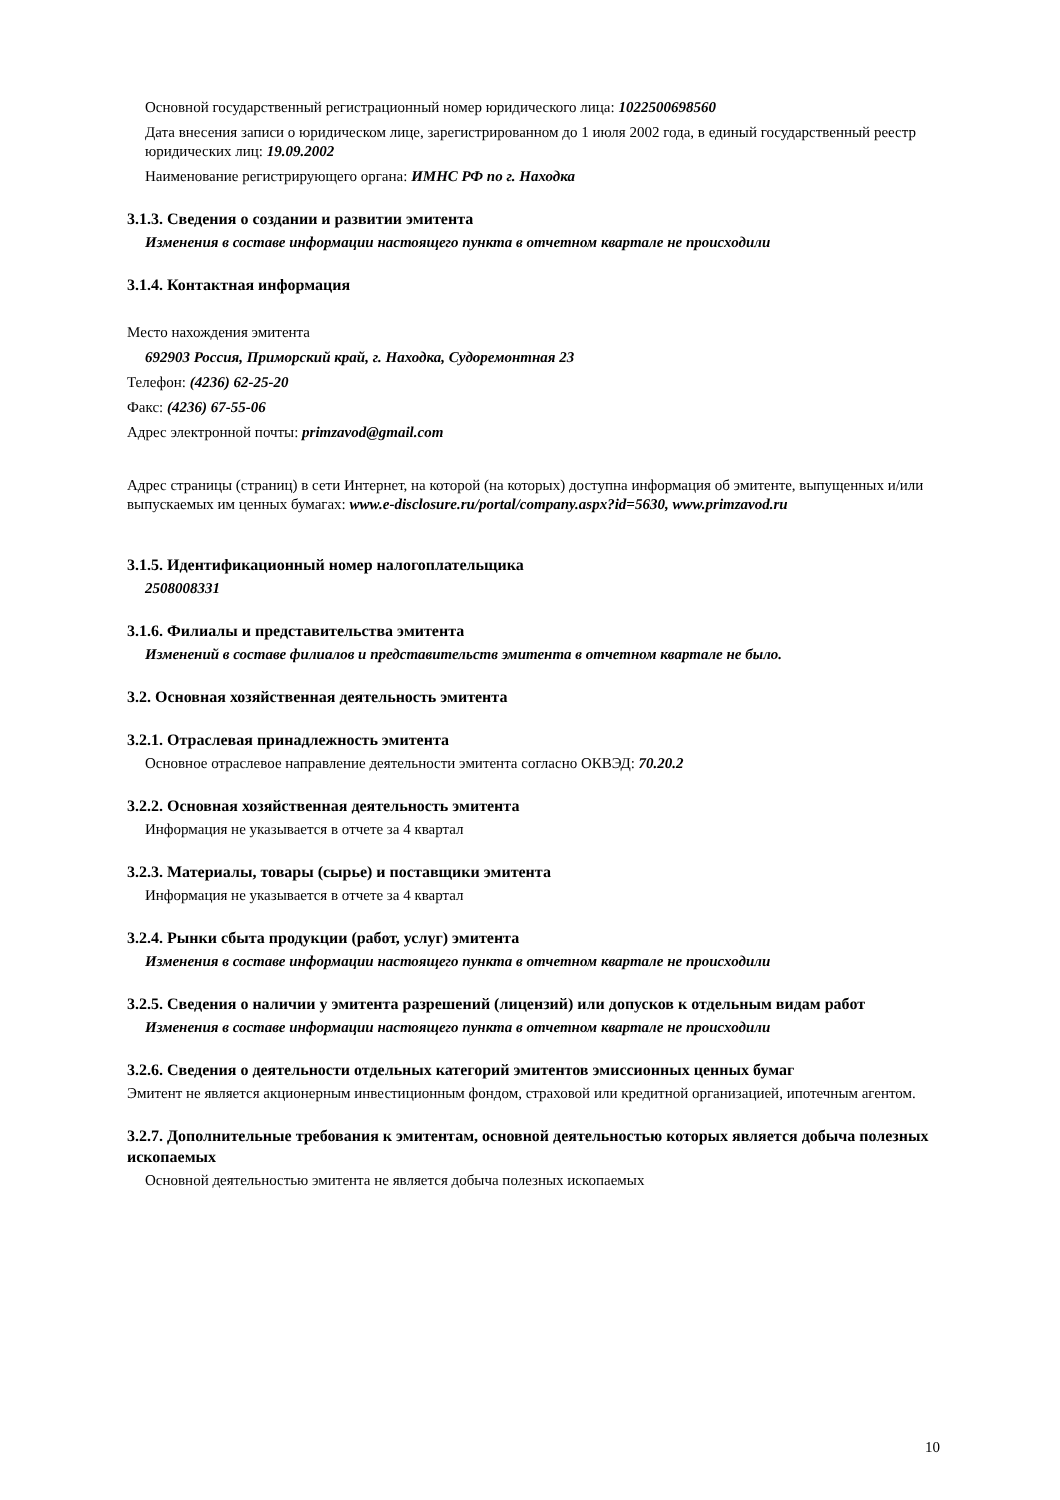Основной государственный регистрационный номер юридического лица: 1022500698560
Дата внесения записи о юридическом лице, зарегистрированном до 1 июля 2002 года, в единый государственный реестр юридических лиц: 19.09.2002
Наименование регистрирующего органа: ИМНС РФ по г. Находка
3.1.3. Сведения о создании и развитии эмитента
Изменения в составе информации настоящего пункта в отчетном квартале не происходили
3.1.4. Контактная информация
Место нахождения эмитента
692903 Россия, Приморский край, г. Находка, Судоремонтная 23
Телефон: (4236) 62-25-20
Факс: (4236) 67-55-06
Адрес электронной почты: primzavod@gmail.com
Адрес страницы (страниц) в сети Интернет, на которой (на которых) доступна информация об эмитенте, выпущенных и/или выпускаемых им ценных бумагах: www.e-disclosure.ru/portal/company.aspx?id=5630, www.primzavod.ru
3.1.5. Идентификационный номер налогоплательщика
2508008331
3.1.6. Филиалы и представительства эмитента
Изменений в составе филиалов и представительств эмитента в отчетном квартале не было.
3.2. Основная хозяйственная деятельность эмитента
3.2.1. Отраслевая принадлежность эмитента
Основное отраслевое направление деятельности эмитента согласно ОКВЭД: 70.20.2
3.2.2. Основная хозяйственная деятельность эмитента
Информация не указывается в отчете за 4 квартал
3.2.3. Материалы, товары (сырье) и поставщики эмитента
Информация не указывается в отчете за 4 квартал
3.2.4. Рынки сбыта продукции (работ, услуг) эмитента
Изменения в составе информации настоящего пункта в отчетном квартале не происходили
3.2.5. Сведения о наличии у эмитента разрешений (лицензий) или допусков к отдельным видам работ
Изменения в составе информации настоящего пункта в отчетном квартале не происходили
3.2.6. Сведения о деятельности отдельных категорий эмитентов эмиссионных ценных бумаг
Эмитент не является акционерным инвестиционным фондом, страховой или кредитной организацией, ипотечным агентом.
3.2.7. Дополнительные требования к эмитентам, основной деятельностью которых является добыча полезных ископаемых
Основной деятельностью эмитента не является добыча полезных ископаемых
10